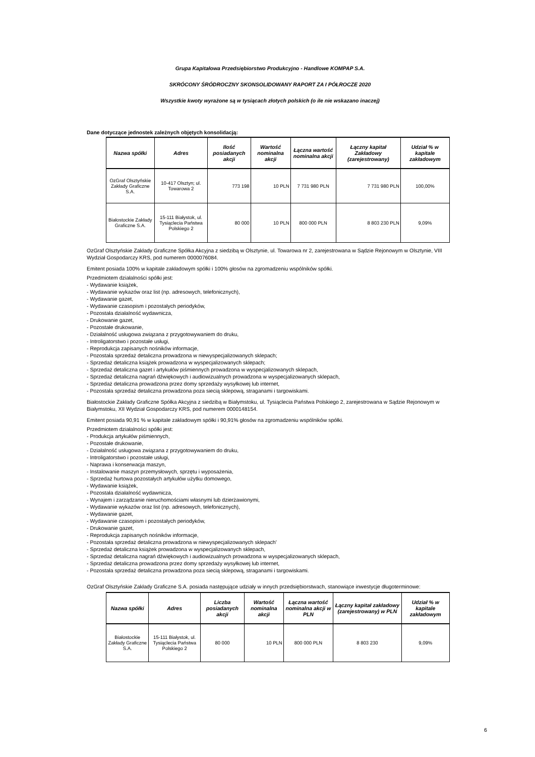Grupa Kapitałowa Przedsiębiorstwo Produkcyjno - Handlowe KOMPAP S.A.
SKRÓCONY ŚRÓDROCZNY SKONSOLIDOWANY RAPORT ZA I PÓŁROCZE 2020
Wszystkie kwoty wyrażone są w tysiącach złotych polskich (o ile nie wskazano inaczej)
Dane dotyczące jednostek zależnych objętych konsolidacją:
| Nazwa spółki | Adres | Ilość posiadanych akcji | Wartość nominalna akcji | Łączna wartość nominalna akcji | Łączny kapitał Zakładowy (zarejestrowany) | Udział % w kapitale zakładowym |
| --- | --- | --- | --- | --- | --- | --- |
| OzGraf Olsztyńskie Zakłady Graficzne S.A. | 10-417 Olsztyn; ul. Towarowa 2 | 773 198 | 10 PLN | 7 731 980 PLN | 7 731 980 PLN | 100,00% |
| Białostockie Zakłady Graficzne S.A. | 15-111 Białystok, ul. Tysiąclecia Państwa Polskiego 2 | 80 000 | 10 PLN | 800 000 PLN | 8 803 230 PLN | 9,09% |
OzGraf Olsztyńskie Zakłady Graficzne Spółka Akcyjna z siedzibą w Olsztynie, ul. Towarowa nr 2, zarejestrowana w Sądzie Rejonowym w Olsztynie, VIII Wydział Gospodarczy KRS, pod numerem 0000076084.
Emitent posiada 100% w kapitale zakładowym spółki i 100% głosów na zgromadzeniu wspólników spółki.
Przedmiotem działalności spółki jest:
- Wydawanie książek,
- Wydawanie wykazów oraz list (np. adresowych, telefonicznych),
- Wydawanie gazet,
- Wydawanie czasopism i pozostałych periodyków,
- Pozostała działalność wydawnicza,
- Drukowanie gazet,
- Pozostałe drukowanie,
- Działalność usługowa związana z przygotowywaniem do druku,
- Introligatorstwo i pozostałe usługi,
- Reprodukcja zapisanych nośników informacje,
- Pozostała sprzedaż detaliczna prowadzona w niewyspecjalizowanych sklepach;
- Sprzedaż detaliczna książek prowadzona w wyspecjalizowanych sklepach;
- Sprzedaż detaliczna gazet i artykułów piśmiennych prowadzona w wyspecjalizowanych sklepach,
- Sprzedaż detaliczna nagrań dźwiękowych i audiowizualnych prowadzona w wyspecjalizowanych sklepach,
- Sprzedaż detaliczna prowadzona przez domy sprzedaży wysyłkowej lub internet,
- Pozostała sprzedaż detaliczna prowadzona poza siecią sklepową, straganami i targowiskami.
Białostockie Zakłady Graficzne Spółka Akcyjna z siedzibą w Białymstoku, ul. Tysiąclecia Państwa Polskiego 2, zarejestrowana w Sądzie Rejonowym w Białymstoku, XII Wydział Gospodarczy KRS, pod numerem 0000148154.
Emitent posiada 90,91 % w kapitale zakładowym spółki i 90,91% głosów na zgromadzeniu wspólników spółki.
Przedmiotem działalności spółki jest:
- Produkcja artykułów piśmiennych,
- Pozostałe drukowanie,
- Działalność usługowa związana z przygotowywaniem do druku,
- Introligatorstwo i pozostałe usługi,
- Naprawa i konserwacja maszyn,
- Instalowanie maszyn przemysłowych, sprzętu i wyposażenia,
- Sprzedaż hurtowa pozostałych artykułów użytku domowego,
- Wydawanie książek,
- Pozostała działalność wydawnicza,
- Wynajem i zarządzanie nieruchomościami własnymi lub dzierżawionymi,
- Wydawanie wykazów oraz list (np. adresowych, telefonicznych),
- Wydawanie gazet,
- Wydawanie czasopism i pozostałych periodyków,
- Drukowanie gazet,
- Reprodukcja zapisanych nośników informacje,
- Pozostała sprzedaż detaliczna prowadzona w niewyspecjalizowanych sklepach'
- Sprzedaż detaliczna książek prowadzona w wyspecjalizowanych sklepach,
- Sprzedaż detaliczna nagrań dźwiękowych i audiowizualnych prowadzona w wyspecjalizowanych sklepach,
- Sprzedaż detaliczna prowadzona przez domy sprzedaży wysyłkowej lub internet,
- Pozostała sprzedaż detaliczna prowadzona poza siecią sklepową, straganami i targowiskami.
OzGraf Olsztyńskie Zakłady Graficzne S.A. posiada następujące udziały w innych przedsiębiorstwach, stanowiące inwestycje długoterminowe:
| Nazwa spółki | Adres | Liczba posiadanych akcji | Wartość nominalna akcji | Łączna wartość nominalna akcji w PLN | Łączny kapitał zakładowy (zarejestrowany) w PLN | Udział % w kapitale zakładowym |
| --- | --- | --- | --- | --- | --- | --- |
| Białostockie Zakłady Graficzne S.A. | 15-111 Białystok, ul. Tysiąclecia Państwa Polskiego 2 | 80 000 | 10 PLN | 800 000 PLN | 8 803 230 | 9,09% |
6